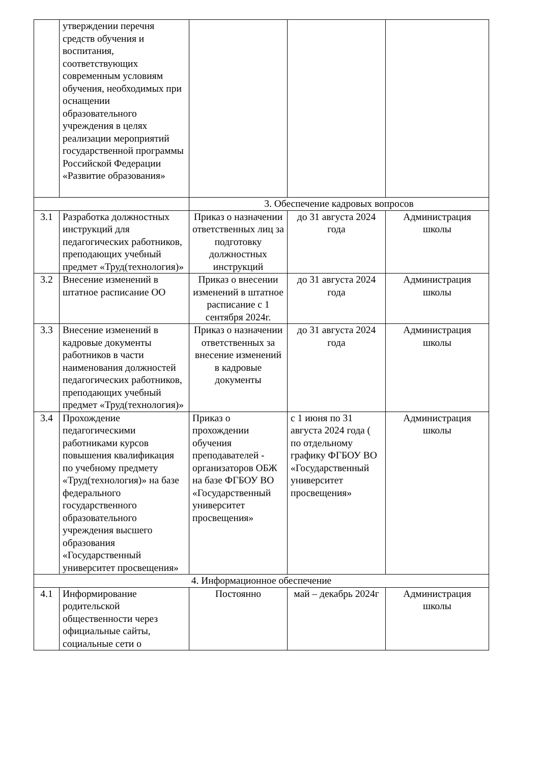| | утверждении перечня средств обучения и воспитания, соответствующих современным условиям обучения, необходимых при оснащении образовательного учреждения в целях реализации мероприятий государственной программы Российской Федерации «Развитие образования» | | | |
| | | 3. Обеспечение кадровых вопросов | | |
| 3.1 | Разработка должностных инструкций для педагогических работников, преподающих учебный предмет «Труд(технология)» | Приказ о назначении ответственных лиц за подготовку должностных инструкций | до 31 августа 2024 года | Администрация школы |
| 3.2 | Внесение изменений в штатное расписание ОО | Приказ о внесении изменений в штатное расписание с 1 сентября 2024г. | до 31 августа 2024 года | Администрация школы |
| 3.3 | Внесение изменений в кадровые документы работников в части наименования должностей педагогических работников, преподающих учебный предмет «Труд(технология)» | Приказ о назначении ответственных за внесение изменений в кадровые документы | до 31 августа 2024 года | Администрация школы |
| 3.4 | Прохождение педагогическими работниками курсов повышения квалификация по учебному предмету «Труд(технология)» на базе федерального государственного образовательного учреждения высшего образования «Государственный университет просвещения» | Приказ о прохождении обучения преподавателей - организаторов ОБЖ на базе ФГБОУ ВО «Государственный университет просвещения» | с 1 июня по 31 августа 2024 года ( по отдельному графику ФГБОУ ВО «Государственный университет просвещения» | Администрация школы |
| 4. Информационное обеспечение | | | | |
| 4.1 | Информирование родительской общественности через официальные сайты, социальные сети о | Постоянно | май – декабрь 2024г | Администрация школы |